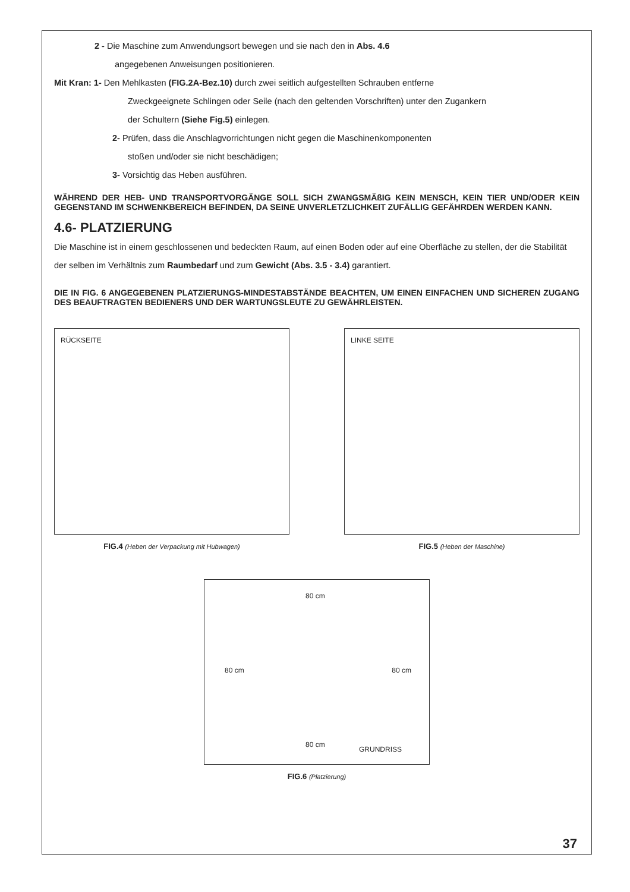2 - Die Maschine zum Anwendungsort bewegen und sie nach den in Abs. 4.6
angegebenen Anweisungen positionieren.
Mit Kran: 1- Den Mehlkasten (FIG.2A-Bez.10) durch zwei seitlich aufgestellten Schrauben entferne
Zweckgeeignete Schlingen oder Seile (nach den geltenden Vorschriften) unter den Zugankern
der Schultern (Siehe Fig.5) einlegen.
2- Prüfen, dass die Anschlagvorrichtungen nicht gegen die Maschinenkomponenten
stoßen und/oder sie nicht beschädigen;
3- Vorsichtig das Heben ausführen.
WÄHREND DER HEB- UND TRANSPORTVORGÄNGE SOLL SICH ZWANGSMÄßIG KEIN MENSCH, KEIN TIER UND/ODER KEIN GEGENSTAND IM SCHWENKBEREICH BEFINDEN, DA SEINE UNVERLETZLICHKEIT ZUFÄLLIG GEFÄHRDEN WERDEN KANN.
4.6- PLATZIERUNG
Die Maschine ist in einem geschlossenen und bedeckten Raum, auf einen Boden oder auf eine Oberfläche zu stellen, der die Stabilität der selben im Verhältnis zum Raumbedarf und zum Gewicht (Abs. 3.5 - 3.4) garantiert.
DIE IN FIG. 6 ANGEGEBENEN PLATZIERUNGS-MINDESTABSTÄNDE BEACHTEN, UM EINEN EINFACHEN UND SICHEREN ZUGANG DES BEAUFTRAGTEN BEDIENERS UND DER WARTUNGSLEUTE ZU GEWÄHRLEISTEN.
RÜCKSEITE
FIG.4 (Heben der Verpackung mit Hubwagen)
LINKE SEITE
FIG.5 (Heben der Maschine)
80 cm
80 cm 80 cm
80 cm
GRUNDRISS
FIG.6 (Platzierung)
37